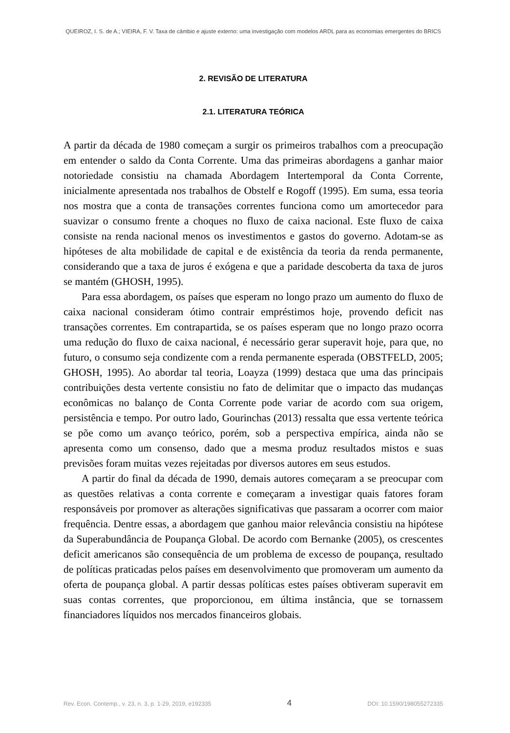QUEIROZ, I. S. de A.; VIEIRA, F. V. Taxa de câmbio e ajuste externo: uma investigação com modelos ARDL para as economias emergentes do BRICS
2. REVISÃO DE LITERATURA
2.1. LITERATURA TEÓRICA
A partir da década de 1980 começam a surgir os primeiros trabalhos com a preocupação em entender o saldo da Conta Corrente. Uma das primeiras abordagens a ganhar maior notoriedade consistiu na chamada Abordagem Intertemporal da Conta Corrente, inicialmente apresentada nos trabalhos de Obstelf e Rogoff (1995). Em suma, essa teoria nos mostra que a conta de transações correntes funciona como um amortecedor para suavizar o consumo frente a choques no fluxo de caixa nacional. Este fluxo de caixa consiste na renda nacional menos os investimentos e gastos do governo. Adotam-se as hipóteses de alta mobilidade de capital e de existência da teoria da renda permanente, considerando que a taxa de juros é exógena e que a paridade descoberta da taxa de juros se mantém (GHOSH, 1995).
Para essa abordagem, os países que esperam no longo prazo um aumento do fluxo de caixa nacional consideram ótimo contrair empréstimos hoje, provendo deficit nas transações correntes. Em contrapartida, se os países esperam que no longo prazo ocorra uma redução do fluxo de caixa nacional, é necessário gerar superavit hoje, para que, no futuro, o consumo seja condizente com a renda permanente esperada (OBSTFELD, 2005; GHOSH, 1995). Ao abordar tal teoria, Loayza (1999) destaca que uma das principais contribuições desta vertente consistiu no fato de delimitar que o impacto das mudanças econômicas no balanço de Conta Corrente pode variar de acordo com sua origem, persistência e tempo. Por outro lado, Gourinchas (2013) ressalta que essa vertente teórica se põe como um avanço teórico, porém, sob a perspectiva empírica, ainda não se apresenta como um consenso, dado que a mesma produz resultados mistos e suas previsões foram muitas vezes rejeitadas por diversos autores em seus estudos.
A partir do final da década de 1990, demais autores começaram a se preocupar com as questões relativas a conta corrente e começaram a investigar quais fatores foram responsáveis por promover as alterações significativas que passaram a ocorrer com maior frequência. Dentre essas, a abordagem que ganhou maior relevância consistiu na hipótese da Superabundância de Poupança Global. De acordo com Bernanke (2005), os crescentes deficit americanos são consequência de um problema de excesso de poupança, resultado de políticas praticadas pelos países em desenvolvimento que promoveram um aumento da oferta de poupança global. A partir dessas políticas estes países obtiveram superavit em suas contas correntes, que proporcionou, em última instância, que se tornassem financiadores líquidos nos mercados financeiros globais.
Rev. Econ. Contemp., v. 23, n. 3, p. 1-29, 2019, e192335 4 DOI: 10.1590/198055272335